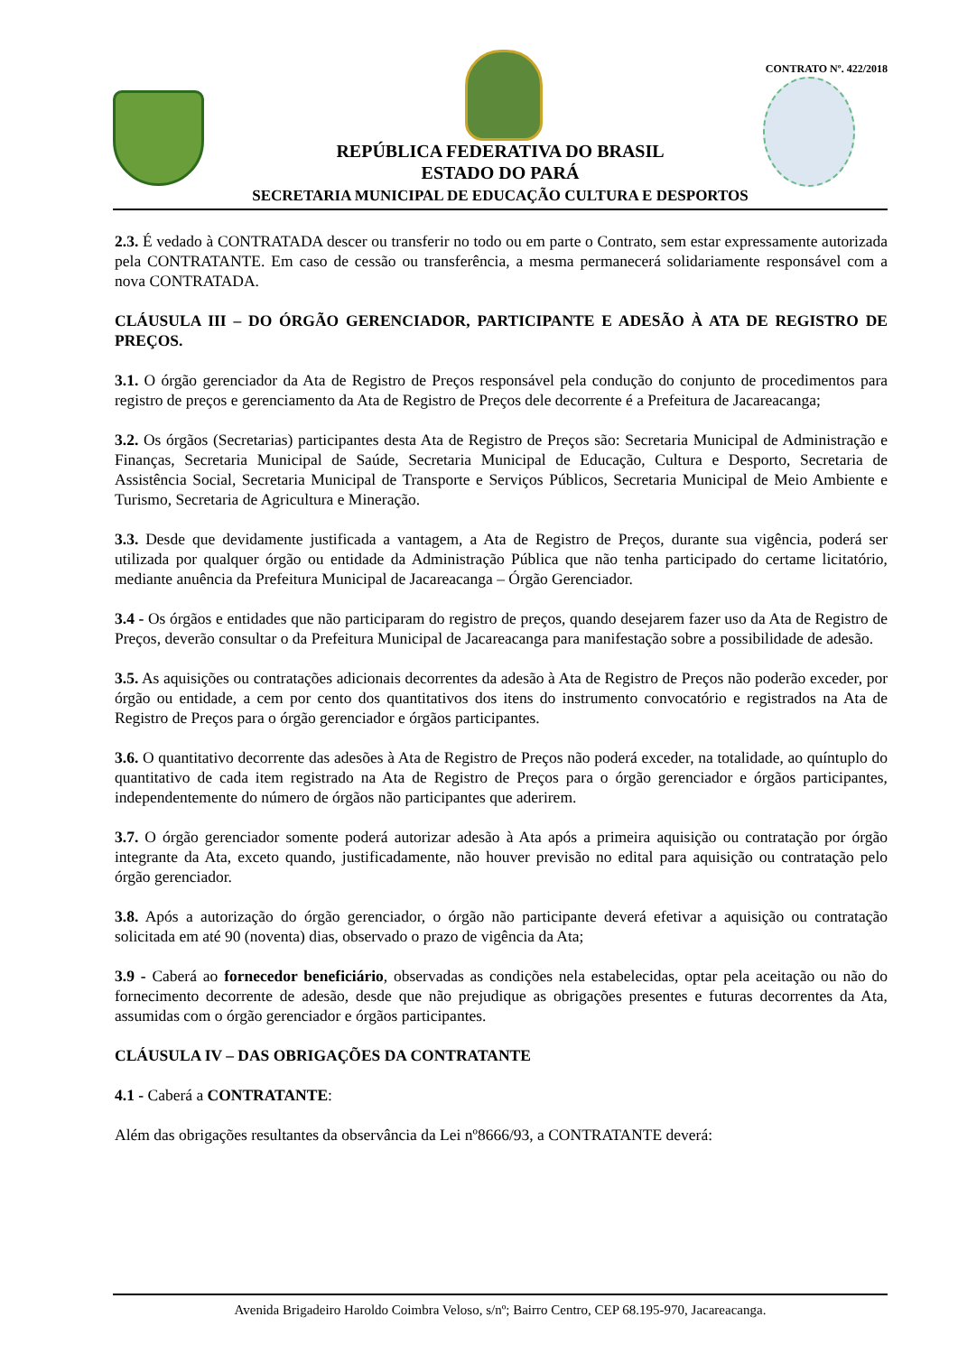CONTRATO Nº. 422/2018
REPÚBLICA FEDERATIVA DO BRASIL
ESTADO DO PARÁ
SECRETARIA MUNICIPAL DE EDUCAÇÃO CULTURA E DESPORTOS
2.3. É vedado à CONTRATADA descer ou transferir no todo ou em parte o Contrato, sem estar expressamente autorizada pela CONTRATANTE. Em caso de cessão ou transferência, a mesma permanecerá solidariamente responsável com a nova CONTRATADA.
CLÁUSULA III – DO ÓRGÃO GERENCIADOR, PARTICIPANTE E ADESÃO À ATA DE REGISTRO DE PREÇOS.
3.1. O órgão gerenciador da Ata de Registro de Preços responsável pela condução do conjunto de procedimentos para registro de preços e gerenciamento da Ata de Registro de Preços dele decorrente é a Prefeitura de Jacareacanga;
3.2. Os órgãos (Secretarias) participantes desta Ata de Registro de Preços são: Secretaria Municipal de Administração e Finanças, Secretaria Municipal de Saúde, Secretaria Municipal de Educação, Cultura e Desporto, Secretaria de Assistência Social, Secretaria Municipal de Transporte e Serviços Públicos, Secretaria Municipal de Meio Ambiente e Turismo, Secretaria de Agricultura e Mineração.
3.3. Desde que devidamente justificada a vantagem, a Ata de Registro de Preços, durante sua vigência, poderá ser utilizada por qualquer órgão ou entidade da Administração Pública que não tenha participado do certame licitatório, mediante anuência da Prefeitura Municipal de Jacareacanga – Órgão Gerenciador.
3.4 - Os órgãos e entidades que não participaram do registro de preços, quando desejarem fazer uso da Ata de Registro de Preços, deverão consultar o da Prefeitura Municipal de Jacareacanga para manifestação sobre a possibilidade de adesão.
3.5. As aquisições ou contratações adicionais decorrentes da adesão à Ata de Registro de Preços não poderão exceder, por órgão ou entidade, a cem por cento dos quantitativos dos itens do instrumento convocatório e registrados na Ata de Registro de Preços para o órgão gerenciador e órgãos participantes.
3.6. O quantitativo decorrente das adesões à Ata de Registro de Preços não poderá exceder, na totalidade, ao quíntuplo do quantitativo de cada item registrado na Ata de Registro de Preços para o órgão gerenciador e órgãos participantes, independentemente do número de órgãos não participantes que aderirem.
3.7. O órgão gerenciador somente poderá autorizar adesão à Ata após a primeira aquisição ou contratação por órgão integrante da Ata, exceto quando, justificadamente, não houver previsão no edital para aquisição ou contratação pelo órgão gerenciador.
3.8. Após a autorização do órgão gerenciador, o órgão não participante deverá efetivar a aquisição ou contratação solicitada em até 90 (noventa) dias, observado o prazo de vigência da Ata;
3.9 - Caberá ao fornecedor beneficiário, observadas as condições nela estabelecidas, optar pela aceitação ou não do fornecimento decorrente de adesão, desde que não prejudique as obrigações presentes e futuras decorrentes da Ata, assumidas com o órgão gerenciador e órgãos participantes.
CLÁUSULA IV – DAS OBRIGAÇÕES DA CONTRATANTE
4.1 - Caberá a CONTRATANTE:
Além das obrigações resultantes da observância da Lei nº8666/93, a CONTRATANTE deverá:
Avenida Brigadeiro Haroldo Coimbra Veloso, s/nº; Bairro Centro, CEP 68.195-970, Jacareacanga.